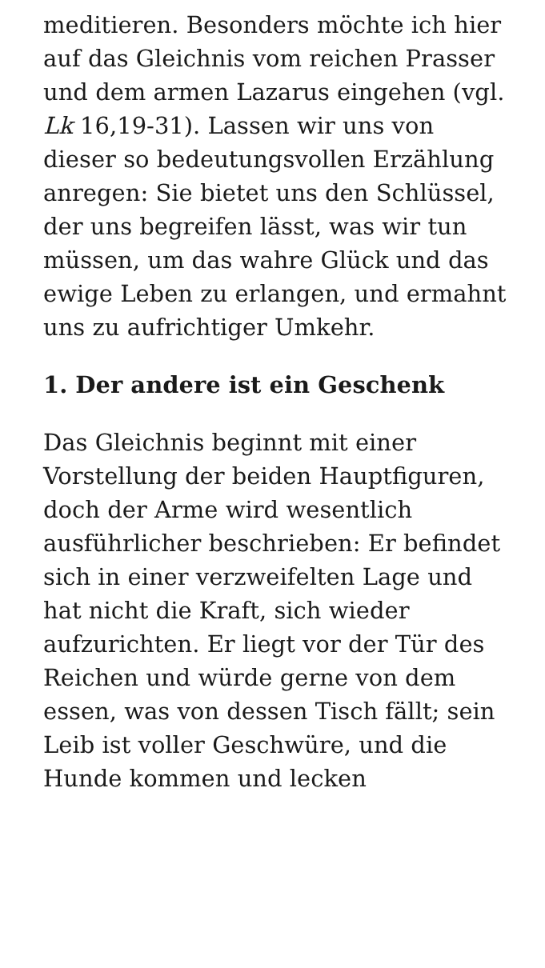meditieren. Besonders möchte ich hier auf das Gleichnis vom reichen Prasser und dem armen Lazarus eingehen (vgl. Lk 16,19-31). Lassen wir uns von dieser so bedeutungsvollen Erzählung anregen: Sie bietet uns den Schlüssel, der uns begreifen lässt, was wir tun müssen, um das wahre Glück und das ewige Leben zu erlangen, und ermahnt uns zu aufrichtiger Umkehr.
1. Der andere ist ein Geschenk
Das Gleichnis beginnt mit einer Vorstellung der beiden Hauptfiguren, doch der Arme wird wesentlich ausführlicher beschrieben: Er befindet sich in einer verzweifelten Lage und hat nicht die Kraft, sich wieder aufzurichten. Er liegt vor der Tür des Reichen und würde gerne von dem essen, was von dessen Tisch fällt; sein Leib ist voller Geschwüre, und die Hunde kommen und lecken